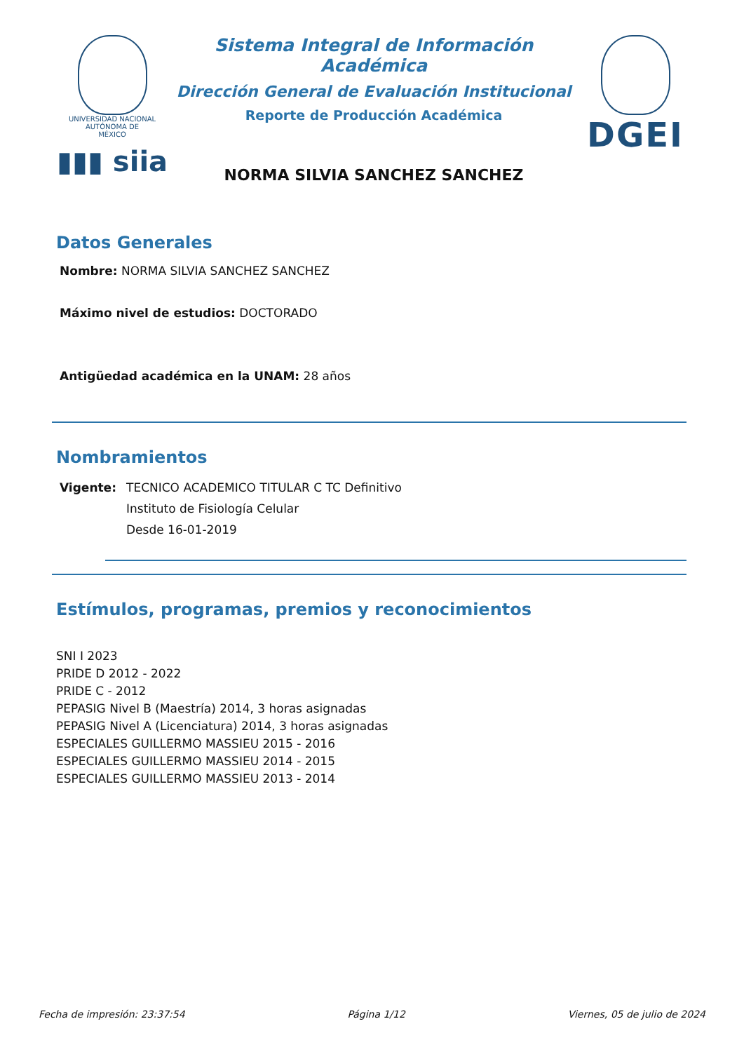UNIVERSIDAD NACIONAL
AUTÓNOMA DE
MÉXICO
▮▮▮ siia
Sistema Integral de Información Académica
Dirección General de Evaluación Institucional
Reporte de Producción Académica
NORMA SILVIA SANCHEZ SANCHEZ
DGEI
Datos Generales
Nombre: NORMA SILVIA SANCHEZ SANCHEZ
Máximo nivel de estudios: DOCTORADO
Antigüedad académica en la UNAM: 28 años
Nombramientos
Vigente: TECNICO ACADEMICO TITULAR C TC Definitivo
Instituto de Fisiología Celular
Desde 16-01-2019
Estímulos, programas, premios y reconocimientos
SNI I 2023
PRIDE D 2012 - 2022
PRIDE C - 2012
PEPASIG Nivel B (Maestría) 2014, 3 horas asignadas
PEPASIG Nivel A (Licenciatura) 2014, 3 horas asignadas
ESPECIALES GUILLERMO MASSIEU 2015 - 2016
ESPECIALES GUILLERMO MASSIEU 2014 - 2015
ESPECIALES GUILLERMO MASSIEU 2013 - 2014
Fecha de impresión: 23:37:54 Página 1/12 Viernes, 05 de julio de 2024